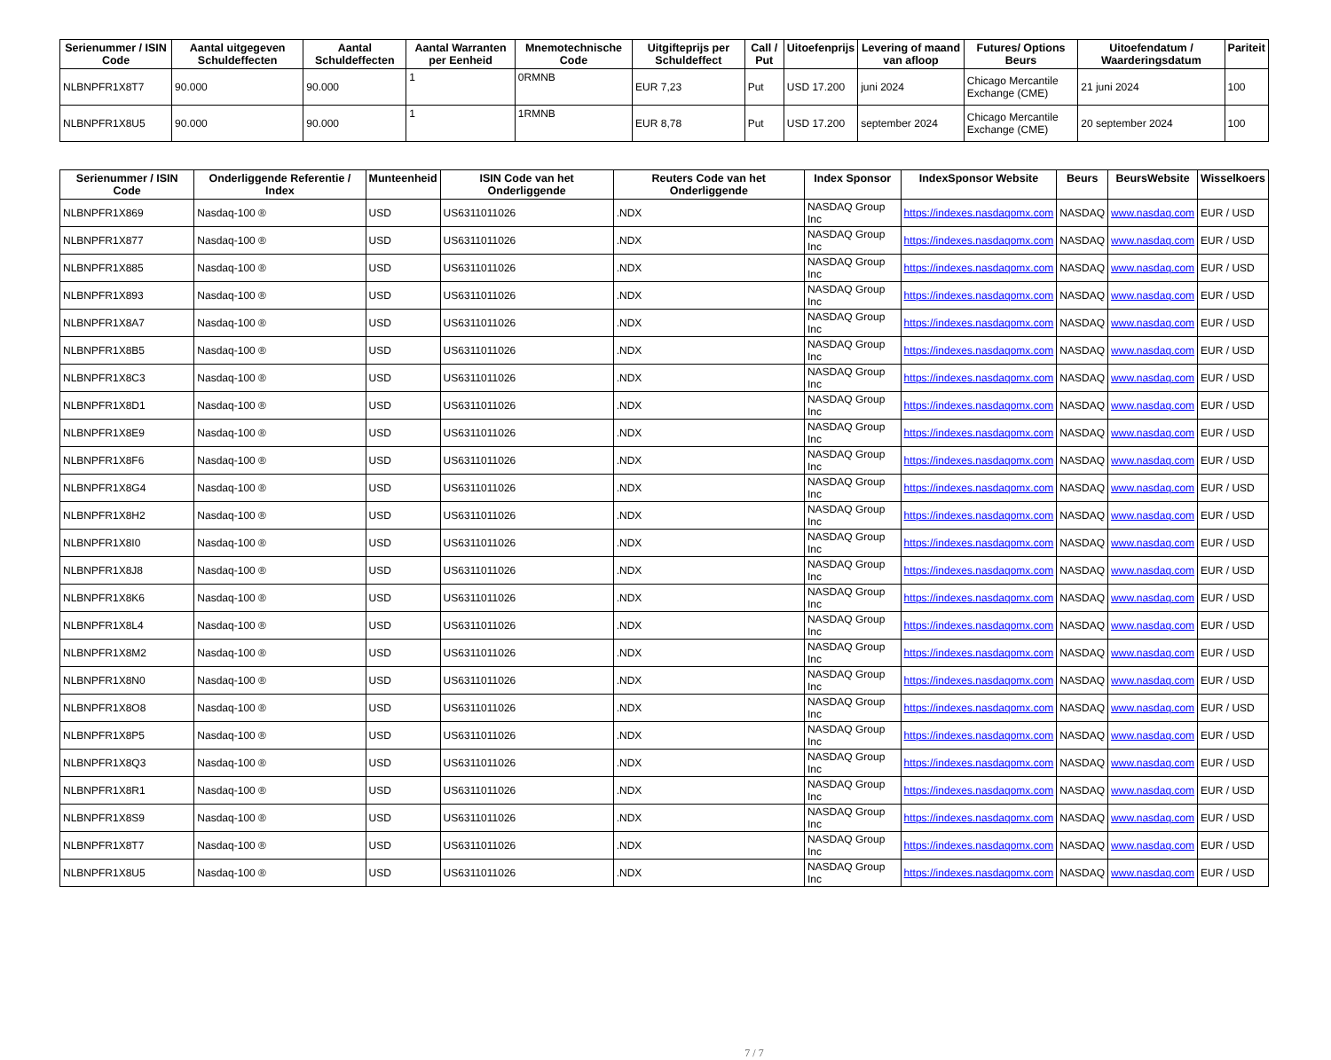| Serienummer / ISIN Code | Aantal uitgegeven Schuldeffecten | Aantal Schuldeffecten | Aantal Warranten per Eenheid | Mnemotechnische Code | Uitgifteprijs per Schuldeffect | Call / Put | Uitoefenprijs | Levering of maand van afloop | Futures/ Options Beurs | Uitoefendatum / Waarderingsdatum | Pariteit |
| --- | --- | --- | --- | --- | --- | --- | --- | --- | --- | --- | --- |
| NLBNPFR1X8T7 | 90.000 | 90.000 | 1 | 0RMNB | EUR 7,23 | Put | USD 17.200 | juni 2024 | Chicago Mercantile Exchange (CME) | 21 juni 2024 | 100 |
| NLBNPFR1X8U5 | 90.000 | 90.000 | 1 | 1RMNB | EUR 8,78 | Put | USD 17.200 | september 2024 | Chicago Mercantile Exchange (CME) | 20 september 2024 | 100 |
| Serienummer / ISIN Code | Onderliggende Referentie / Index | Munteenheid | ISIN Code van het Onderliggende | Reuters Code van het Onderliggende | Index Sponsor | IndexSponsor Website | Beurs | BeursWebsite | Wisselkoers |
| --- | --- | --- | --- | --- | --- | --- | --- | --- | --- |
| NLBNPFR1X869 | Nasdaq-100 ® | USD | US6311011026 | .NDX | NASDAQ Group Inc | https://indexes.nasdaqomx.com | NASDAQ | www.nasdaq.com | EUR / USD |
| NLBNPFR1X877 | Nasdaq-100 ® | USD | US6311011026 | .NDX | NASDAQ Group Inc | https://indexes.nasdaqomx.com | NASDAQ | www.nasdaq.com | EUR / USD |
| NLBNPFR1X885 | Nasdaq-100 ® | USD | US6311011026 | .NDX | NASDAQ Group Inc | https://indexes.nasdaqomx.com | NASDAQ | www.nasdaq.com | EUR / USD |
| NLBNPFR1X893 | Nasdaq-100 ® | USD | US6311011026 | .NDX | NASDAQ Group Inc | https://indexes.nasdaqomx.com | NASDAQ | www.nasdaq.com | EUR / USD |
| NLBNPFR1X8A7 | Nasdaq-100 ® | USD | US6311011026 | .NDX | NASDAQ Group Inc | https://indexes.nasdaqomx.com | NASDAQ | www.nasdaq.com | EUR / USD |
| NLBNPFR1X8B5 | Nasdaq-100 ® | USD | US6311011026 | .NDX | NASDAQ Group Inc | https://indexes.nasdaqomx.com | NASDAQ | www.nasdaq.com | EUR / USD |
| NLBNPFR1X8C3 | Nasdaq-100 ® | USD | US6311011026 | .NDX | NASDAQ Group Inc | https://indexes.nasdaqomx.com | NASDAQ | www.nasdaq.com | EUR / USD |
| NLBNPFR1X8D1 | Nasdaq-100 ® | USD | US6311011026 | .NDX | NASDAQ Group Inc | https://indexes.nasdaqomx.com | NASDAQ | www.nasdaq.com | EUR / USD |
| NLBNPFR1X8E9 | Nasdaq-100 ® | USD | US6311011026 | .NDX | NASDAQ Group Inc | https://indexes.nasdaqomx.com | NASDAQ | www.nasdaq.com | EUR / USD |
| NLBNPFR1X8F6 | Nasdaq-100 ® | USD | US6311011026 | .NDX | NASDAQ Group Inc | https://indexes.nasdaqomx.com | NASDAQ | www.nasdaq.com | EUR / USD |
| NLBNPFR1X8G4 | Nasdaq-100 ® | USD | US6311011026 | .NDX | NASDAQ Group Inc | https://indexes.nasdaqomx.com | NASDAQ | www.nasdaq.com | EUR / USD |
| NLBNPFR1X8H2 | Nasdaq-100 ® | USD | US6311011026 | .NDX | NASDAQ Group Inc | https://indexes.nasdaqomx.com | NASDAQ | www.nasdaq.com | EUR / USD |
| NLBNPFR1X8I0 | Nasdaq-100 ® | USD | US6311011026 | .NDX | NASDAQ Group Inc | https://indexes.nasdaqomx.com | NASDAQ | www.nasdaq.com | EUR / USD |
| NLBNPFR1X8J8 | Nasdaq-100 ® | USD | US6311011026 | .NDX | NASDAQ Group Inc | https://indexes.nasdaqomx.com | NASDAQ | www.nasdaq.com | EUR / USD |
| NLBNPFR1X8K6 | Nasdaq-100 ® | USD | US6311011026 | .NDX | NASDAQ Group Inc | https://indexes.nasdaqomx.com | NASDAQ | www.nasdaq.com | EUR / USD |
| NLBNPFR1X8L4 | Nasdaq-100 ® | USD | US6311011026 | .NDX | NASDAQ Group Inc | https://indexes.nasdaqomx.com | NASDAQ | www.nasdaq.com | EUR / USD |
| NLBNPFR1X8M2 | Nasdaq-100 ® | USD | US6311011026 | .NDX | NASDAQ Group Inc | https://indexes.nasdaqomx.com | NASDAQ | www.nasdaq.com | EUR / USD |
| NLBNPFR1X8N0 | Nasdaq-100 ® | USD | US6311011026 | .NDX | NASDAQ Group Inc | https://indexes.nasdaqomx.com | NASDAQ | www.nasdaq.com | EUR / USD |
| NLBNPFR1X8O8 | Nasdaq-100 ® | USD | US6311011026 | .NDX | NASDAQ Group Inc | https://indexes.nasdaqomx.com | NASDAQ | www.nasdaq.com | EUR / USD |
| NLBNPFR1X8P5 | Nasdaq-100 ® | USD | US6311011026 | .NDX | NASDAQ Group Inc | https://indexes.nasdaqomx.com | NASDAQ | www.nasdaq.com | EUR / USD |
| NLBNPFR1X8Q3 | Nasdaq-100 ® | USD | US6311011026 | .NDX | NASDAQ Group Inc | https://indexes.nasdaqomx.com | NASDAQ | www.nasdaq.com | EUR / USD |
| NLBNPFR1X8R1 | Nasdaq-100 ® | USD | US6311011026 | .NDX | NASDAQ Group Inc | https://indexes.nasdaqomx.com | NASDAQ | www.nasdaq.com | EUR / USD |
| NLBNPFR1X8S9 | Nasdaq-100 ® | USD | US6311011026 | .NDX | NASDAQ Group Inc | https://indexes.nasdaqomx.com | NASDAQ | www.nasdaq.com | EUR / USD |
| NLBNPFR1X8T7 | Nasdaq-100 ® | USD | US6311011026 | .NDX | NASDAQ Group Inc | https://indexes.nasdaqomx.com | NASDAQ | www.nasdaq.com | EUR / USD |
| NLBNPFR1X8U5 | Nasdaq-100 ® | USD | US6311011026 | .NDX | NASDAQ Group Inc | https://indexes.nasdaqomx.com | NASDAQ | www.nasdaq.com | EUR / USD |
7 / 7